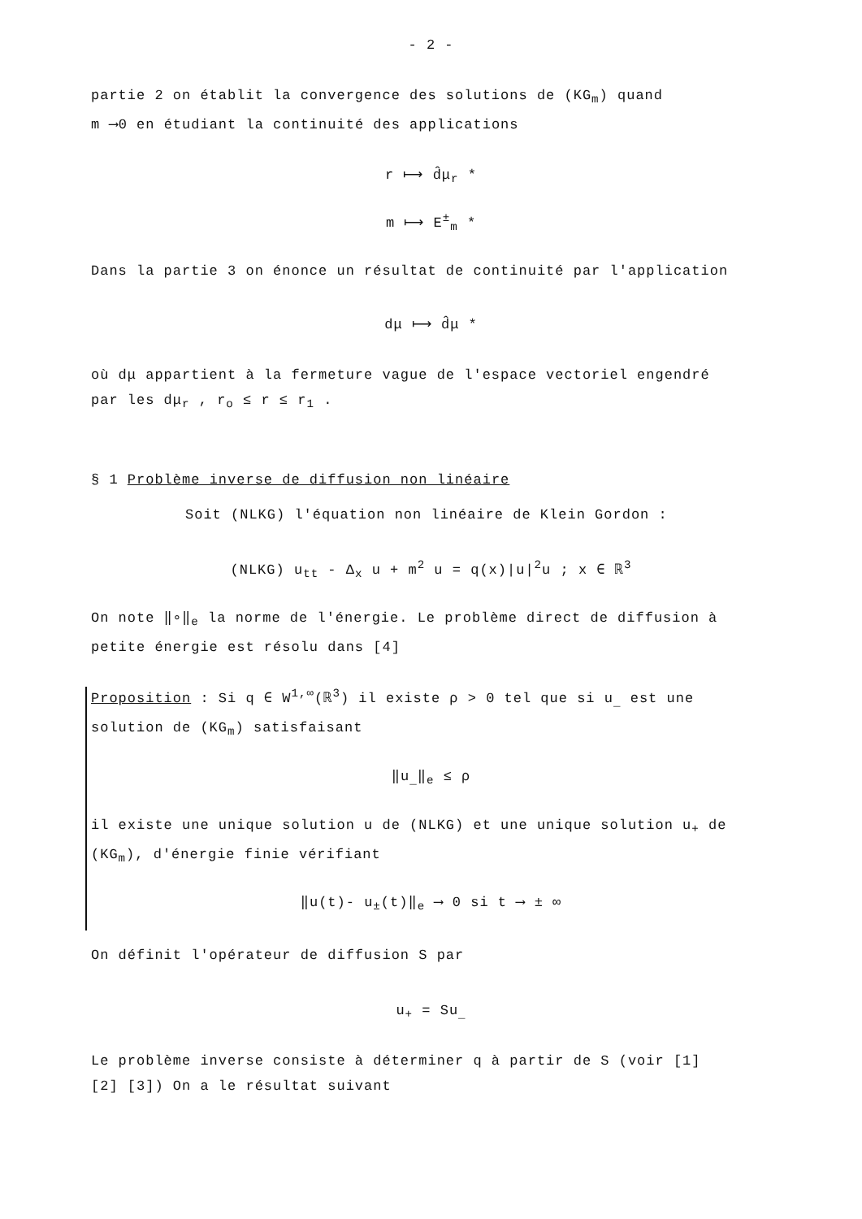- 2 -
partie 2 on établit la convergence des solutions de (KG<sub>m</sub>) quand
m ⟶0 en étudiant la continuité des applications
r ⟼ d̂μ<sub>r</sub> *
m ⟼ E<sup>±</sup><sub>m</sub> *
Dans la partie 3 on énonce un résultat de continuité par l'application
dμ ⟼ d̂μ *
où dμ appartient à la fermeture vague de l'espace vectoriel engendré
par les dμ<sub>r</sub> , r<sub>o</sub> ≤ r ≤ r<sub>1</sub> .
§ 1 Problème inverse de diffusion non linéaire
Soit (NLKG) l'équation non linéaire de Klein Gordon :
(NLKG) u<sub>tt</sub> - Δ<sub>x</sub> u + m<sup>2</sup> u = q(x)|u|<sup>2</sup>u ; x ∈ ℝ<sup>3</sup>
On note ‖∘‖<sub>e</sub> la norme de l'énergie. Le problème direct de diffusion à
petite énergie est résolu dans [4]
Proposition : Si q ∈ W<sup>1,∞</sup>(ℝ<sup>3</sup>) il existe ρ > 0 tel que si u<sub>_</sub> est une
solution de (KG<sub>m</sub>) satisfaisant
‖u<sub>_</sub>‖<sub>e</sub> ≤ ρ
il existe une unique solution u de (NLKG) et une unique solution u<sub>+</sub> de
(KG<sub>m</sub>), d'énergie finie vérifiant
‖u(t)- u<sub>±</sub>(t)‖<sub>e</sub> ⟶ 0 si t ⟶ ± ∞
On définit l'opérateur de diffusion S par
u<sub>+</sub> = Su<sub>_</sub>
Le problème inverse consiste à déterminer q à partir de S (voir [1]
[2] [3]) On a le résultat suivant